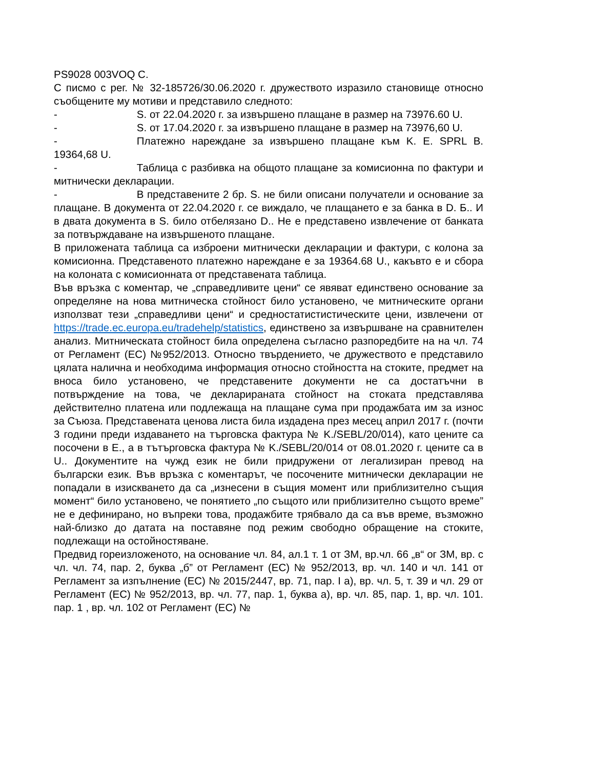PS9028 003VOQ C.
С писмо с рег. № 32-185726/30.06.2020 г. дружеството изразило становище относно съобщените му мотиви и представило следното:
- S. от 22.04.2020 г. за извършено плащане в размер на 73976.60 U.
- S. от 17.04.2020 г. за извършено плащане в размер на 73976,60 U.
- Платежно нареждане за извършено плащане към K. E. SPRL B. 19364,68 U.
- Таблица с разбивка на общото плащане за комисионна по фактури и митнически декларации.
- В представените 2 бр. S. не били описани получатели и основание за плащане. В документа от 22.04.2020 г. се виждало, че плащането е за банка в D. Б.. И в двата документа в S. било отбелязано D.. Не е представено извлечение от банката за потвърждаване на извършеното плащане.
В приложената таблица са изброени митнически декларации и фактури, с колона за комисионна. Представеното платежно нареждане е за 19364.68 U., какъвто е и сбора на колоната с комисионната от представената таблица.
Във връзка с коментар, че „справедливите цени“ се явяват единствено основание за определяне на нова митническа стойност било установено, че митническите органи използват тези „справедливи цени“ и средностатистистическите цени, извлечени от https://trade.ec.europa.eu/tradehelp/statistics, единствено за извършване на сравнителен анализ. Митническата стойност била определена съгласно разпоредбите на на чл. 74 от Регламент (ЕС) №952/2013. Относно твърдението, че дружеството е представило цялата налична и необходима информация относно стойността на стоките, предмет на вноса било установено, че представените документи не са достатъчни в потвърждение на това, че декларираната стойност на стоката представлява действително платена или подлежаща на плащане сума при продажбата им за износ за Съюза. Представената ценова листа била издадена през месец април 2017 г. (почти 3 години преди издаването на търговска фактура № K./SEBL/20/014), като цените са посочени в E., а в тътърговска фактура № K./SEBL/20/014 от 08.01.2020 г. цените са в U.. Документите на чужд език не били придружени от легализиран превод на български език. Във връзка с коментарът, че посочените митнически декларации не попадали в изискването да са „изнесени в същия момент или приблизително същия момент“ било установено, че понятието „по същото или приблизително същото време” не е дефинирано, но въпреки това, продажбите трябвало да са във време, възможно най-близко до датата на поставяне под режим свободно обращение на стоките, подлежащи на остойностяване.
Предвид гореизложеното, на основание чл. 84, ал.1 т. 1 от ЗМ, вр.чл. 66 „в“ ог ЗМ, вр. с чл. чл. 74, пар. 2, буква „б” от Регламент (ЕС) № 952/2013, вр. чл. 140 и чл. 141 от Регламент за изпълнение (ЕС) № 2015/2447, вр. 71, пар. I а), вр. чл. 5, т. 39 и чл. 29 от Регламент (ЕС) № 952/2013, вр. чл. 77, пар. 1, буква а), вр. чл. 85, пар. 1, вр. чл. 101. пар. 1 , вр. чл. 102 от Регламент (ЕС) №